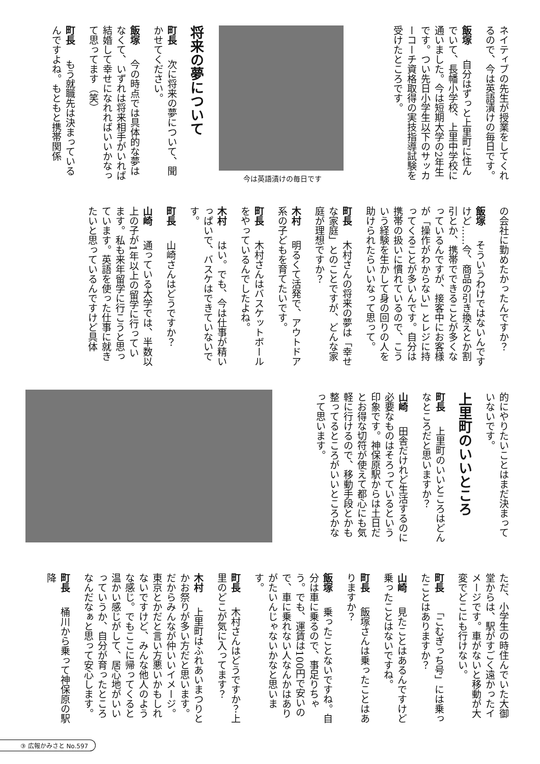今は英語漬けの毎日です
ネイティブの先生が授業をしてくれるので、今は英語漬けの毎日です。
飯塚 自分はずっと上里町に住んでいて、長幡小学校、上里中学校に通いました。今は短期大学の2年生です。つい先日小学生以下のサッカーコーチ資格取得の実技指導試験を受けたところです。
将来の夢について
町長 次に将来の夢について、聞かせてください。
飯塚 今の時点では具体的な夢はなくて、いずれは将来相手がいれば結婚して幸せになれればいいかなって思ってます（笑）
町長 もう就職先は決まっているんですよね。もともと携帯関係
の会社に勤めたかったんですか？
飯塚 そういうわけではないんですけど……今、商品の引き換えとか割引とか、携帯でできることが多くなっているんですが、接客中にお客様が「操作がわからない」とレジに持ってくることが多いんです。自分は携帯の扱いに慣れているので、こういう経験を生かして身の回りの人を助けられたらいいなって思って。
町長 木村さんの将来の夢は「幸せな家庭」とのことですが、どんな家庭が理想ですか？
木村 明るくて活発で、アウトドア系の子どもを育てたいです。
町長 木村さんはバスケットボールをやっているんでしたよね。
木村 はい。でも、今は仕事が精いっぱいで、バスケはできていないです。
町長 山崎さんはどうですか？
山崎 通っている大学では、半数以上の子が1年以上の留学に行っています。私も来年留学に行こうと思っています。英語を使った仕事に就きたいと思っているんですけど具体
的にやりたいことはまだ決まっていないです。
上里町のいいところ
町長 上里町のいいところはどんなところだと思いますか？
山崎 田舎だけれど生活するのに必要なものはそろっているという印象です。神保原駅からは土日だとお得な切符が使えて都心にも気軽に行けるので、移動手段とかも整ってるところがいいところかなって思います。
ただ、小学生の時住んでいた大御堂からは、駅がすごく遠かったイメージです。車がないと移動が大変でどこにも行けない。
町長 「こむぎっち号」には乗ったことはありますか？
山崎 見たことはあるんですけど乗ったことはないですね。
町長 飯塚さんは乗ったことはありますか？
飯塚 乗ったことないですね。自分は車に乗るので、事足りちゃう。でも、運賃は100円で安いので、車に乗れない人なんかはありがたいんじゃないかなと思います。
町長 木村さんはどうですか？上里のどこが気に入ってます？
木村 上里町はふれあいまつりとかお祭りが多い方だと思います。だからみんなが仲いいイメージ。東京とかだと言い方悪いかもしれないですけど、みんな他人のような感じ。でもここに帰ってくると温かい感じがして、居心地がいいっていうか、自分が育ったところなんだなぁと思って安心します。
町長 桶川から乗って神保原の駅降
③ 広報かみさと No.597